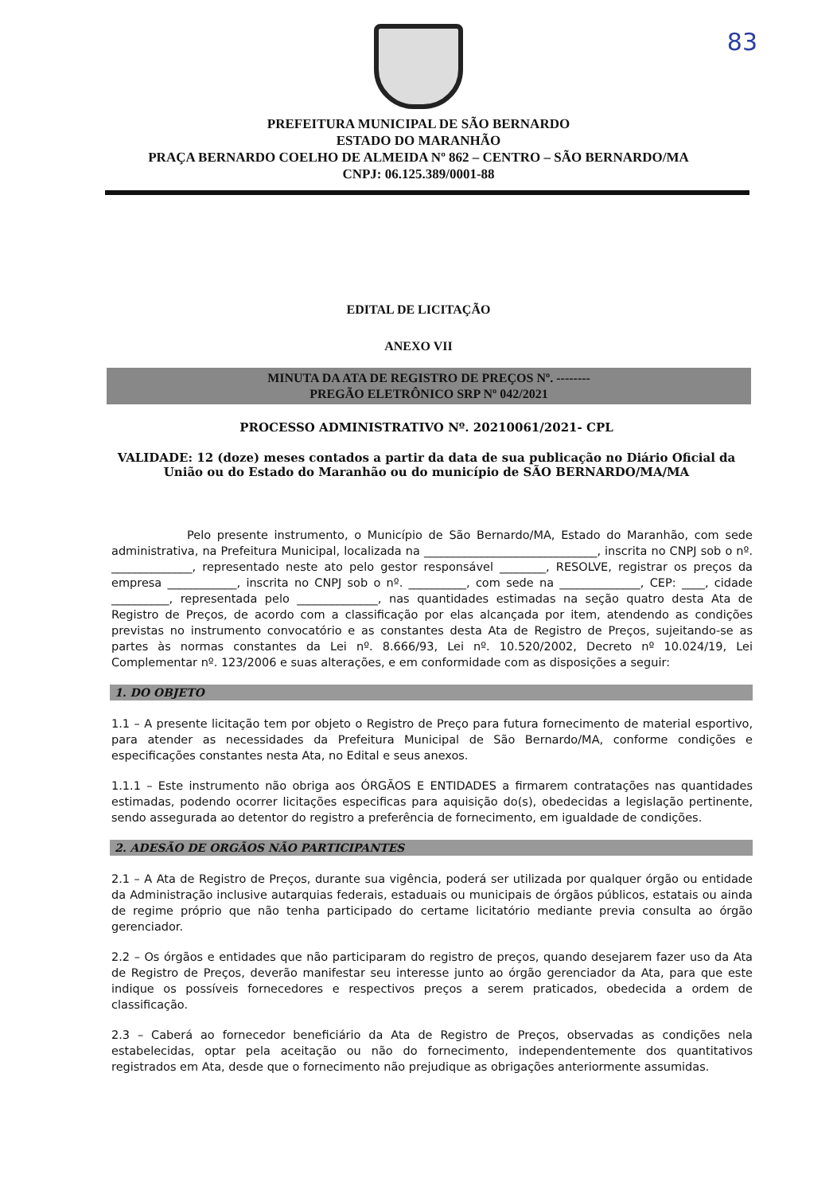83
PREFEITURA MUNICIPAL DE SÃO BERNARDO
ESTADO DO MARANHÃO
PRAÇA BERNARDO COELHO DE ALMEIDA Nº 862 – CENTRO – SÃO BERNARDO/MA
CNPJ: 06.125.389/0001-88
EDITAL DE LICITAÇÃO
ANEXO VII
MINUTA DA ATA DE REGISTRO DE PREÇOS Nº. --------
PREGÃO ELETRÔNICO SRP Nº 042/2021
PROCESSO ADMINISTRATIVO Nº. 20210061/2021- CPL
VALIDADE: 12 (doze) meses contados a partir da data de sua publicação no Diário Oficial da União ou do Estado do Maranhão ou do município de SÃO BERNARDO/MA/MA
Pelo presente instrumento, o Município de São Bernardo/MA, Estado do Maranhão, com sede administrativa, na Prefeitura Municipal, localizada na ______________________________, inscrita no CNPJ sob o nº. ______________, representado neste ato pelo gestor responsável ________, RESOLVE, registrar os preços da empresa ____________, inscrita no CNPJ sob o nº. __________, com sede na ______________, CEP: ____, cidade __________, representada pelo ______________, nas quantidades estimadas na seção quatro desta Ata de Registro de Preços, de acordo com a classificação por elas alcançada por item, atendendo as condições previstas no instrumento convocatório e as constantes desta Ata de Registro de Preços, sujeitando-se as partes às normas constantes da Lei nº. 8.666/93, Lei nº. 10.520/2002, Decreto nº 10.024/19, Lei Complementar nº. 123/2006 e suas alterações, e em conformidade com as disposições a seguir:
1. DO OBJETO
1.1 – A presente licitação tem por objeto o Registro de Preço para futura fornecimento de material esportivo, para atender as necessidades da Prefeitura Municipal de São Bernardo/MA, conforme condições e especificações constantes nesta Ata, no Edital e seus anexos.
1.1.1 – Este instrumento não obriga aos ÓRGÃOS E ENTIDADES a firmarem contratações nas quantidades estimadas, podendo ocorrer licitações especificas para aquisição do(s), obedecidas a legislação pertinente, sendo assegurada ao detentor do registro a preferência de fornecimento, em igualdade de condições.
2. ADESÃO DE ORGÃOS NÃO PARTICIPANTES
2.1 – A Ata de Registro de Preços, durante sua vigência, poderá ser utilizada por qualquer órgão ou entidade da Administração inclusive autarquias federais, estaduais ou municipais de órgãos públicos, estatais ou ainda de regime próprio que não tenha participado do certame licitatório mediante previa consulta ao órgão gerenciador.
2.2 – Os órgãos e entidades que não participaram do registro de preços, quando desejarem fazer uso da Ata de Registro de Preços, deverão manifestar seu interesse junto ao órgão gerenciador da Ata, para que este indique os possíveis fornecedores e respectivos preços a serem praticados, obedecida a ordem de classificação.
2.3 – Caberá ao fornecedor beneficiário da Ata de Registro de Preços, observadas as condições nela estabelecidas, optar pela aceitação ou não do fornecimento, independentemente dos quantitativos registrados em Ata, desde que o fornecimento não prejudique as obrigações anteriormente assumidas.